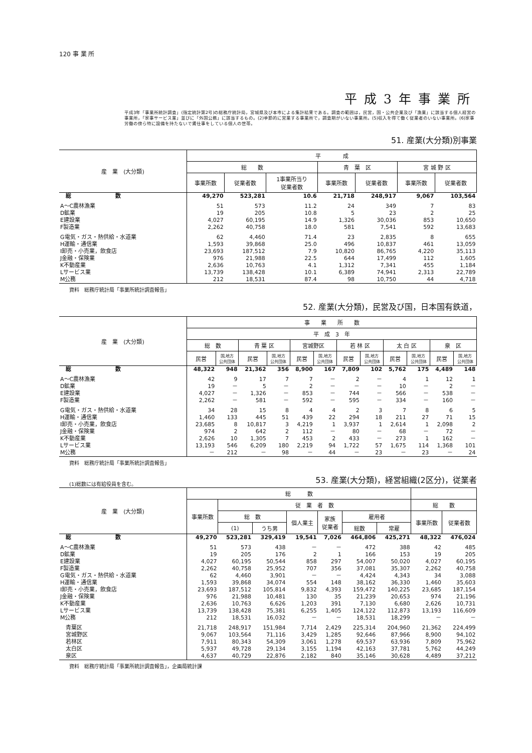120 事 業 所
平成3年事業所
平成3年「事業所統計調査」(指定統計第2号)の総務庁統計局，宮城県及び本市による集計結果である。調査の範囲は，民営，国・公共企業及び「漁業」に該当する個人経営の事業所，「家事サービス業」並びに「外国公務」に該当するもの。(2)季節的に営業する事業所で，調査期がいない事業所。(5)収入を得て働く従業者のいない事業所。(6)家事労働の傍ら特に設備を持たないで賃仕事をしている個人の世帯。
51. 産業(大分類)別事業
| 産 業 (大分類) | 平 成 | | | | | | |
| --- | --- | --- | --- | --- | --- | --- | --- |
| | 総 数 | | | 青 葉 区 | | 宮 城 野 区 | |
| | 事業所数 | 従業者数 | 1事業所当り 従業者数 | 事業所数 | 従業者数 | 事業所数 | 従業者数 |
| 総 数 | 49,270 | 523,281 | 10.6 | 21,718 | 248,917 | 9,067 | 103,564 |
| A～C農林漁業 | 51 | 573 | 11.2 | 24 | 349 | 7 | 83 |
| D鉱業 | 19 | 205 | 10.8 | 5 | 23 | 2 | 25 |
| E建設業 | 4,027 | 60,195 | 14.9 | 1,326 | 30,036 | 853 | 10,650 |
| F製造業 | 2,262 | 40,758 | 18.0 | 581 | 7,541 | 592 | 13,683 |
| G電気・ガス・熱供給・水道業 | 62 | 4,460 | 71.4 | 23 | 2,835 | 8 | 655 |
| H運輸・通信業 | 1,593 | 39,868 | 25.0 | 496 | 10,837 | 461 | 13,059 |
| I卸売・小売業，飲食店 | 23,693 | 187,512 | 7.9 | 10,820 | 86,765 | 4,220 | 35,113 |
| J金融・保険業 | 976 | 21,988 | 22.5 | 644 | 17,499 | 112 | 1,605 |
| K不動産業 | 2,636 | 10,763 | 4.1 | 1,312 | 7,341 | 455 | 1,184 |
| Lサービス業 | 13,739 | 138,428 | 10.1 | 6,389 | 74,941 | 2,313 | 22,789 |
| M公務 | 212 | 18,531 | 87.4 | 98 | 10,750 | 44 | 4,718 |
資料　総務庁統計局「事業所統計調査報告」
52. 産業(大分類)，民営及び国，日本国有鉄道，
| 産 業 (大分類) | 事 業 所 数 | | | | | | | | | | | |
| --- | --- | --- | --- | --- | --- | --- | --- | --- | --- | --- | --- | --- |
| | 平 成 3 年 | | | | | | | | | | | |
| | 総 数 | | 青 葉 区 | | 宮城野区 | | 若 林 区 | | 太 白 区 | | 泉 区 | |
| | 民営 | 国,地方 公共団体 | 民営 | 国,地方 公共団体 | 民営 | 国,地方 公共団体 | 民営 | 国,地方 公共団体 | 民営 | 国,地方 公共団体 | 民営 | 国,地方 公共団体 |
| 総 数 | 48,322 | 948 | 21,362 | 356 | 8,900 | 167 | 7,809 | 102 | 5,762 | 175 | 4,489 | 148 |
| A～C農林漁業 | 42 | 9 | 17 | 7 | 7 | － | 2 | － | 4 | 1 | 12 | 1 |
| D鉱業 | 19 | － | 5 | － | 2 | － | － | － | 10 | － | 2 | － |
| E建設業 | 4,027 | － | 1,326 | － | 853 | － | 744 | － | 566 | － | 538 | － |
| F製造業 | 2,262 | － | 581 | － | 592 | － | 595 | － | 334 | － | 160 | － |
| G電気・ガス・熱供給・水道業 | 34 | 28 | 15 | 8 | 4 | 4 | 2 | 3 | 7 | 8 | 6 | 5 |
| H運輸・通信業 | 1,460 | 133 | 445 | 51 | 439 | 22 | 294 | 18 | 211 | 27 | 71 | 15 |
| I卸売・小売業，飲食店 | 23,685 | 8 | 10,817 | 3 | 4,219 | 1 | 3,937 | 1 | 2,614 | 1 | 2,098 | 2 |
| J金融・保険業 | 974 | 2 | 642 | 2 | 112 | － | 80 | － | 68 | － | 72 | － |
| K不動産業 | 2,626 | 10 | 1,305 | 7 | 453 | 2 | 433 | － | 273 | 1 | 162 | － |
| Lサービス業 | 13,193 | 546 | 6,209 | 180 | 2,219 | 94 | 1,722 | 57 | 1,675 | 114 | 1,368 | 101 |
| M公務 | － | 212 | － | 98 | － | 44 | － | 23 | － | 23 | － | 24 |
資料　総務庁統計局「事業所統計調査報告」
(1)総数には有給役員を含む。
53. 産業(大分類)，経営組織(2区分)，従業者
| 産 業 (大分類) | 総 数 | | | | | | | | |
| --- | --- | --- | --- | --- | --- | --- | --- | --- | --- |
| | 事業所数 | 従 業 者 数 | | | | | | 総 数 | |
| | | 総 数 | | 個人業主 | 家族 従業者 | 雇用者 | | 事業所数 | 従業者数 |
| | | (1) | うち男 | | | 総数 | 常雇 | | |
| 総 数 | 49,270 | 523,281 | 329,419 | 19,541 | 7,026 | 464,806 | 425,271 | 48,322 | 476,024 |
| A～C農林漁業 | 51 | 573 | 438 | － | － | 472 | 388 | 42 | 485 |
| D鉱業 | 19 | 205 | 176 | 2 | 1 | 166 | 153 | 19 | 205 |
| E建設業 | 4,027 | 60,195 | 50,544 | 858 | 297 | 54,007 | 50,020 | 4,027 | 60,195 |
| F製造業 | 2,262 | 40,758 | 25,952 | 707 | 356 | 37,081 | 35,307 | 2,262 | 40,758 |
| G電気・ガス・熱供給・水道業 | 62 | 4,460 | 3,901 | － | － | 4,424 | 4,343 | 34 | 3,088 |
| H運輸・通信業 | 1,593 | 39,868 | 34,074 | 554 | 148 | 38,162 | 36,330 | 1,460 | 35,603 |
| I卸売・小売業，飲食店 | 23,693 | 187,512 | 105,814 | 9,832 | 4,393 | 159,472 | 140,225 | 23,685 | 187,154 |
| J金融・保険業 | 976 | 21,988 | 10,481 | 130 | 35 | 21,239 | 20,653 | 974 | 21,196 |
| K不動産業 | 2,636 | 10,763 | 6,626 | 1,203 | 391 | 7,130 | 6,680 | 2,626 | 10,731 |
| Lサービス業 | 13,739 | 138,428 | 75,381 | 6,255 | 1,405 | 124,122 | 112,873 | 13,193 | 116,609 |
| M公務 | 212 | 18,531 | 16,032 | － | － | 18,531 | 18,299 | － | － |
| 青葉区 | 21,718 | 248,917 | 151,984 | 7,714 | 2,429 | 225,314 | 204,960 | 21,362 | 224,499 |
| 宮城野区 | 9,067 | 103,564 | 71,116 | 3,429 | 1,285 | 92,646 | 87,966 | 8,900 | 94,102 |
| 若林区 | 7,911 | 80,343 | 54,309 | 3,061 | 1,278 | 69,537 | 63,936 | 7,809 | 75,962 |
| 太白区 | 5,937 | 49,728 | 29,134 | 3,155 | 1,194 | 42,163 | 37,781 | 5,762 | 44,249 |
| 泉区 | 4,637 | 40,729 | 22,876 | 2,182 | 840 | 35,146 | 30,628 | 4,489 | 37,212 |
資料　総務庁統計局「事業所統計調査報告」，企画局統計課